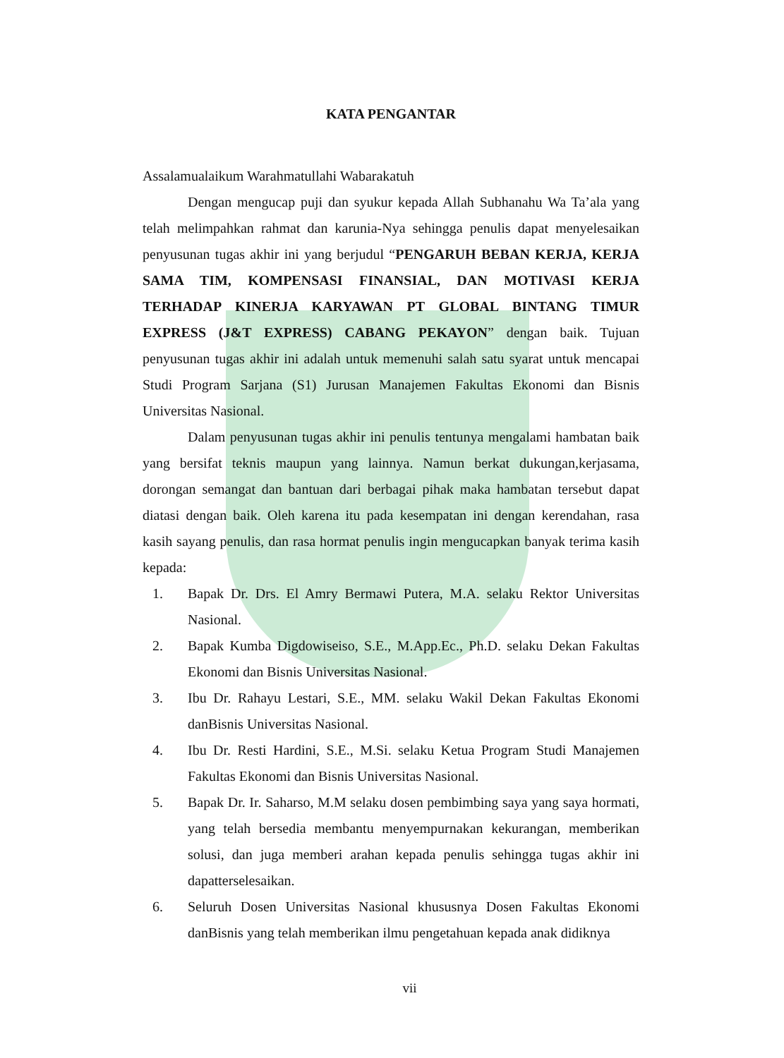KATA PENGANTAR
Assalamualaikum Warahmatullahi Wabarakatuh
Dengan mengucap puji dan syukur kepada Allah Subhanahu Wa Ta’ala yang telah melimpahkan rahmat dan karunia-Nya sehingga penulis dapat menyelesaikan penyusunan tugas akhir ini yang berjudul “PENGARUH BEBAN KERJA, KERJA SAMA TIM, KOMPENSASI FINANSIAL, DAN MOTIVASI KERJA TERHADAP KINERJA KARYAWAN PT GLOBAL BINTANG TIMUR EXPRESS (J&T EXPRESS) CABANG PEKAYON” dengan baik. Tujuan penyusunan tugas akhir ini adalah untuk memenuhi salah satu syarat untuk mencapai Studi Program Sarjana (S1) Jurusan Manajemen Fakultas Ekonomi dan Bisnis Universitas Nasional.
Dalam penyusunan tugas akhir ini penulis tentunya mengalami hambatan baik yang bersifat teknis maupun yang lainnya. Namun berkat dukungan,kerjasama, dorongan semangat dan bantuan dari berbagai pihak maka hambatan tersebut dapat diatasi dengan baik. Oleh karena itu pada kesempatan ini dengan kerendahan, rasa kasih sayang penulis, dan rasa hormat penulis ingin mengucapkan banyak terima kasih kepada:
1. Bapak Dr. Drs. El Amry Bermawi Putera, M.A. selaku Rektor Universitas Nasional.
2. Bapak Kumba Digdowiseiso, S.E., M.App.Ec., Ph.D. selaku Dekan Fakultas Ekonomi dan Bisnis Universitas Nasional.
3. Ibu Dr. Rahayu Lestari, S.E., MM. selaku Wakil Dekan Fakultas Ekonomi danBisnis Universitas Nasional.
4. Ibu Dr. Resti Hardini, S.E., M.Si. selaku Ketua Program Studi Manajemen Fakultas Ekonomi dan Bisnis Universitas Nasional.
5. Bapak Dr. Ir. Saharso, M.M selaku dosen pembimbing saya yang saya hormati, yang telah bersedia membantu menyempurnakan kekurangan, memberikan solusi, dan juga memberi arahan kepada penulis sehingga tugas akhir ini dapatterselesaikan.
6. Seluruh Dosen Universitas Nasional khususnya Dosen Fakultas Ekonomi danBisnis yang telah memberikan ilmu pengetahuan kepada anak didiknya
vii